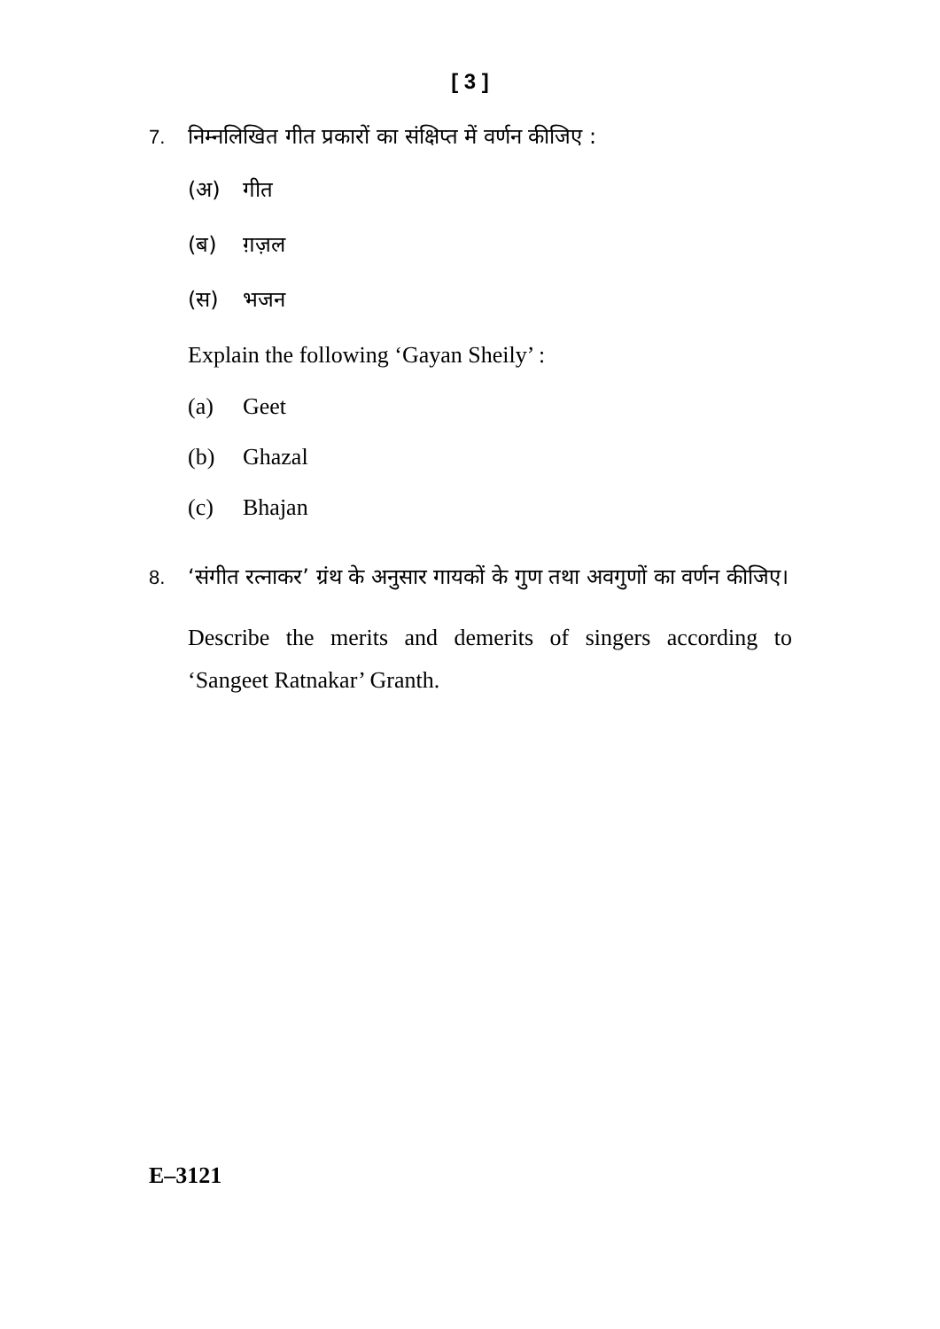[ 3 ]
7. निम्नलिखित गीत प्रकारों का संक्षिप्त में वर्णन कीजिए :
(अ) गीत
(ब) ग़ज़ल
(स) भजन
Explain the following ‘Gayan Sheily’ :
(a) Geet
(b) Ghazal
(c) Bhajan
8. ‘संगीत रत्नाकर’ ग्रंथ के अनुसार गायकों के गुण तथा अवगुणों का वर्णन कीजिए।
Describe the merits and demerits of singers according to ‘Sangeet Ratnakar’ Granth.
E–3121